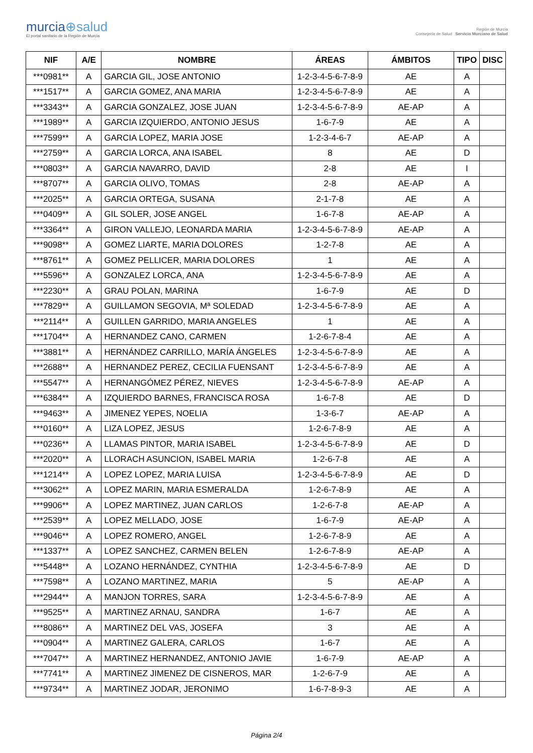murcia⊕salud
El portal sanitario de la Región de Murcia
Región de Murcia
Consejería de Salud Servicio Murciano de Salud
| NIF | A/E | NOMBRE | ÁREAS | ÁMBITOS | TIPO | DISC |
| --- | --- | --- | --- | --- | --- | --- |
| ***0981** | A | GARCIA GIL, JOSE ANTONIO | 1-2-3-4-5-6-7-8-9 | AE | A | |
| ***1517** | A | GARCIA GOMEZ, ANA MARIA | 1-2-3-4-5-6-7-8-9 | AE | A | |
| ***3343** | A | GARCIA GONZALEZ, JOSE JUAN | 1-2-3-4-5-6-7-8-9 | AE-AP | A | |
| ***1989** | A | GARCIA IZQUIERDO, ANTONIO JESUS | 1-6-7-9 | AE | A | |
| ***7599** | A | GARCIA LOPEZ, MARIA JOSE | 1-2-3-4-6-7 | AE-AP | A | |
| ***2759** | A | GARCIA LORCA, ANA ISABEL | 8 | AE | D | |
| ***0803** | A | GARCIA NAVARRO, DAVID | 2-8 | AE | I | |
| ***8707** | A | GARCIA OLIVO, TOMAS | 2-8 | AE-AP | A | |
| ***2025** | A | GARCIA ORTEGA, SUSANA | 2-1-7-8 | AE | A | |
| ***0409** | A | GIL SOLER, JOSE ANGEL | 1-6-7-8 | AE-AP | A | |
| ***3364** | A | GIRON VALLEJO, LEONARDA MARIA | 1-2-3-4-5-6-7-8-9 | AE-AP | A | |
| ***9098** | A | GOMEZ LIARTE, MARIA DOLORES | 1-2-7-8 | AE | A | |
| ***8761** | A | GOMEZ PELLICER, MARIA DOLORES | 1 | AE | A | |
| ***5596** | A | GONZALEZ LORCA, ANA | 1-2-3-4-5-6-7-8-9 | AE | A | |
| ***2230** | A | GRAU POLAN, MARINA | 1-6-7-9 | AE | D | |
| ***7829** | A | GUILLAMON SEGOVIA, Mª SOLEDAD | 1-2-3-4-5-6-7-8-9 | AE | A | |
| ***2114** | A | GUILLEN GARRIDO, MARIA ANGELES | 1 | AE | A | |
| ***1704** | A | HERNANDEZ CANO, CARMEN | 1-2-6-7-8-4 | AE | A | |
| ***3881** | A | HERNÁNDEZ CARRILLO, MARÍA ÁNGELES | 1-2-3-4-5-6-7-8-9 | AE | A | |
| ***2688** | A | HERNANDEZ PEREZ, CECILIA FUENSANT | 1-2-3-4-5-6-7-8-9 | AE | A | |
| ***5547** | A | HERNANGÓMEZ PÉREZ, NIEVES | 1-2-3-4-5-6-7-8-9 | AE-AP | A | |
| ***6384** | A | IZQUIERDO BARNES, FRANCISCA ROSA | 1-6-7-8 | AE | D | |
| ***9463** | A | JIMENEZ YEPES, NOELIA | 1-3-6-7 | AE-AP | A | |
| ***0160** | A | LIZA LOPEZ, JESUS | 1-2-6-7-8-9 | AE | A | |
| ***0236** | A | LLAMAS PINTOR, MARIA ISABEL | 1-2-3-4-5-6-7-8-9 | AE | D | |
| ***2020** | A | LLORACH ASUNCION, ISABEL MARIA | 1-2-6-7-8 | AE | A | |
| ***1214** | A | LOPEZ LOPEZ, MARIA LUISA | 1-2-3-4-5-6-7-8-9 | AE | D | |
| ***3062** | A | LOPEZ MARIN, MARIA ESMERALDA | 1-2-6-7-8-9 | AE | A | |
| ***9906** | A | LOPEZ MARTINEZ, JUAN CARLOS | 1-2-6-7-8 | AE-AP | A | |
| ***2539** | A | LOPEZ MELLADO, JOSE | 1-6-7-9 | AE-AP | A | |
| ***9046** | A | LOPEZ ROMERO, ANGEL | 1-2-6-7-8-9 | AE | A | |
| ***1337** | A | LOPEZ SANCHEZ, CARMEN BELEN | 1-2-6-7-8-9 | AE-AP | A | |
| ***5448** | A | LOZANO HERNÁNDEZ, CYNTHIA | 1-2-3-4-5-6-7-8-9 | AE | D | |
| ***7598** | A | LOZANO MARTINEZ, MARIA | 5 | AE-AP | A | |
| ***2944** | A | MANJON TORRES, SARA | 1-2-3-4-5-6-7-8-9 | AE | A | |
| ***9525** | A | MARTINEZ ARNAU, SANDRA | 1-6-7 | AE | A | |
| ***8086** | A | MARTINEZ DEL VAS, JOSEFA | 3 | AE | A | |
| ***0904** | A | MARTINEZ GALERA, CARLOS | 1-6-7 | AE | A | |
| ***7047** | A | MARTINEZ HERNANDEZ, ANTONIO JAVIE | 1-6-7-9 | AE-AP | A | |
| ***7741** | A | MARTINEZ JIMENEZ DE CISNEROS, MAR | 1-2-6-7-9 | AE | A | |
| ***9734** | A | MARTINEZ JODAR, JERONIMO | 1-6-7-8-9-3 | AE | A | |
Página 2/4